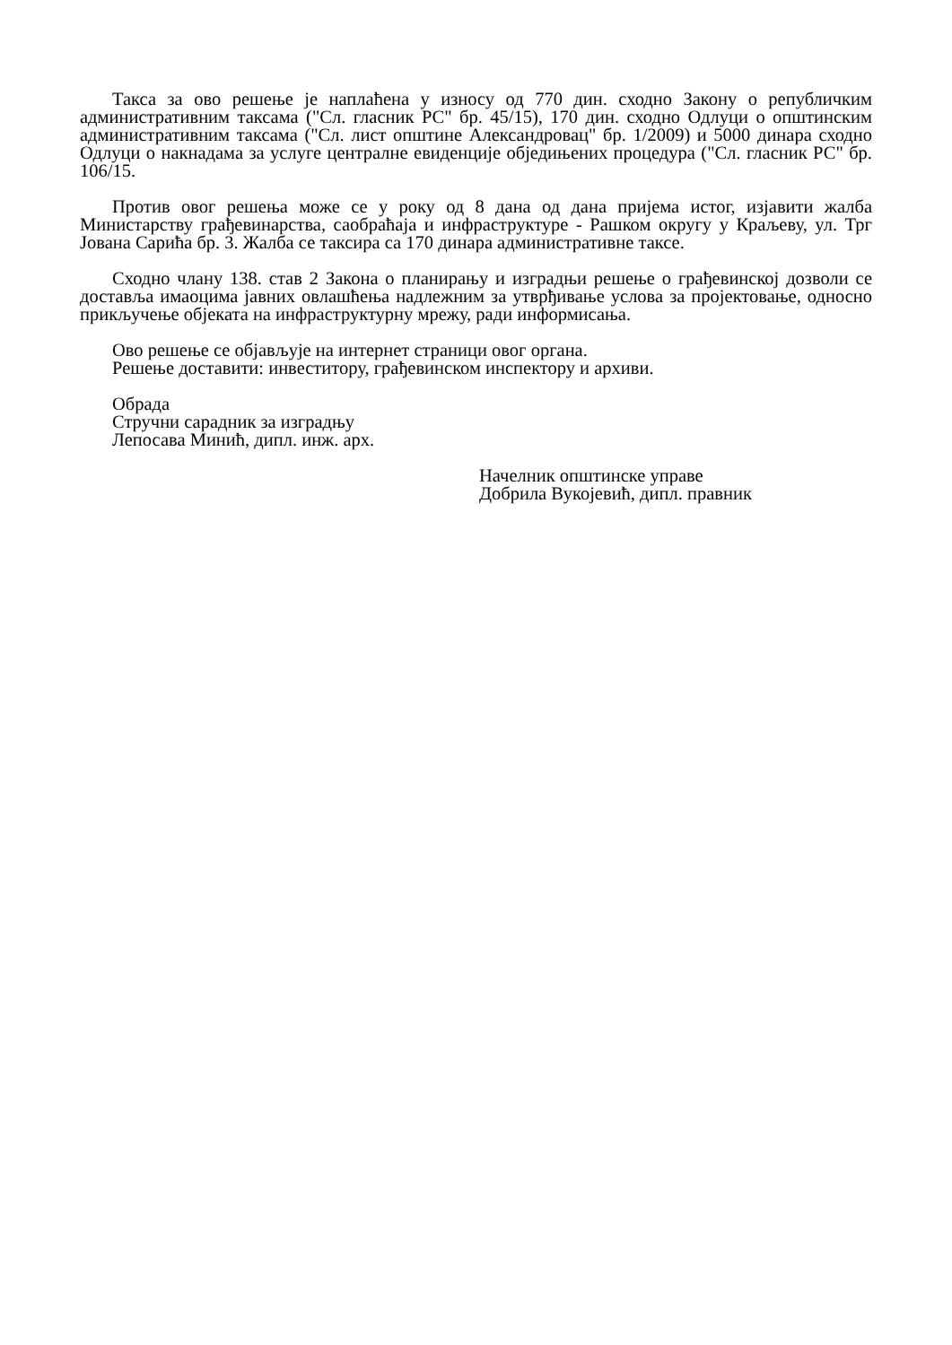Такса за ово решење је наплаћена у износу од 770 дин. сходно Закону о републичким административним таксама ("Сл. гласник РС" бр. 45/15), 170 дин. сходно Одлуци о општинским административним таксама ("Сл. лист општине Александровац" бр. 1/2009) и 5000 динара сходно Одлуци о накнадама за услуге централне евиденције обједињених процедура ("Сл. гласник РС" бр. 106/15.
Против овог решења може се у року од 8 дана од дана пријема истог, изјавити жалба Министарству грађевинарства, саобраћаја и инфраструктуре - Рашком округу у Краљеву, ул. Трг Јована Сарића бр. 3. Жалба се таксира са 170 динара административне таксе.
Сходно члану 138. став 2 Закона о планирању и изградњи решење о грађевинској дозволи се доставља имаоцима јавних овлашћења надлежним за утврђивање услова за пројектовање, односно прикључење објеката на инфраструктурну мрежу, ради информисања.
Ово решење се објављује на интернет страници овог органа.
Решење доставити: инвеститору, грађевинском инспектору и архиви.
Обрада
Стручни сарадник за изградњу
Лепосава Минић, дипл. инж. арх.
Начелник општинске управе
Добрила Вукојевић, дипл. правник